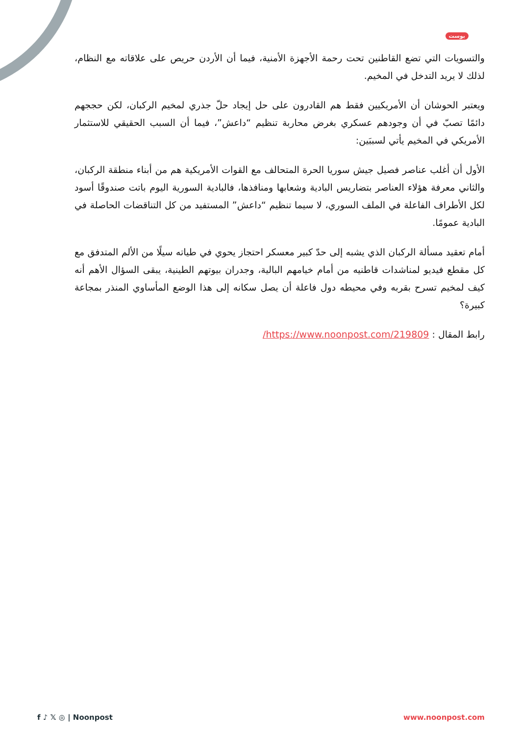بوست
والتسويات التي تضع القاطنين تحت رحمة الأجهزة الأمنية، فيما أن الأردن حريص على علاقاته مع النظام، لذلك لا يريد التدخل في المخيم.
ويعتبر الحوشان أن الأمريكيين فقط هم القادرون على حل إيجاد حلّ جذري لمخيم الركبان، لكن حججهم دائمًا تصبّ في أن وجودهم عسكري بغرض محاربة تنظيم “داعش”، فيما أن السبب الحقيقي للاستثمار الأمريكي في المخيم يأتي لسببَين:
الأول أن أغلب عناصر فصيل جيش سوريا الحرة المتحالف مع القوات الأمريكية هم من أبناء منطقة الركبان، والثاني معرفة هؤلاء العناصر بتضاريس البادية وشعابها ومنافذها، فالبادية السورية اليوم باتت صندوقًا أسود لكل الأطراف الفاعلة في الملف السوري، لا سيما تنظيم “داعش” المستفيد من كل التناقضات الحاصلة في البادية عمومًا.
أمام تعقيد مسألة الركبان الذي يشبه إلى حدّ كبير معسكر احتجاز يحوي في طياته سيلًا من الألم المتدفق مع كل مقطع فيديو لمناشدات قاطنيه من أمام خيامهم البالية، وجدران بيوتهم الطينية، يبقى السؤال الأهم أنه كيف لمخيم تسرح بقربه وفي محيطه دول فاعلة أن يصل سكانه إلى هذا الوضع المأساوي المنذر بمجاعة كبيرة؟
رابط المقال : https://www.noonpost.com/219809/
f ♪ 𝕏 ◎ | Noonpost www.noonpost.com